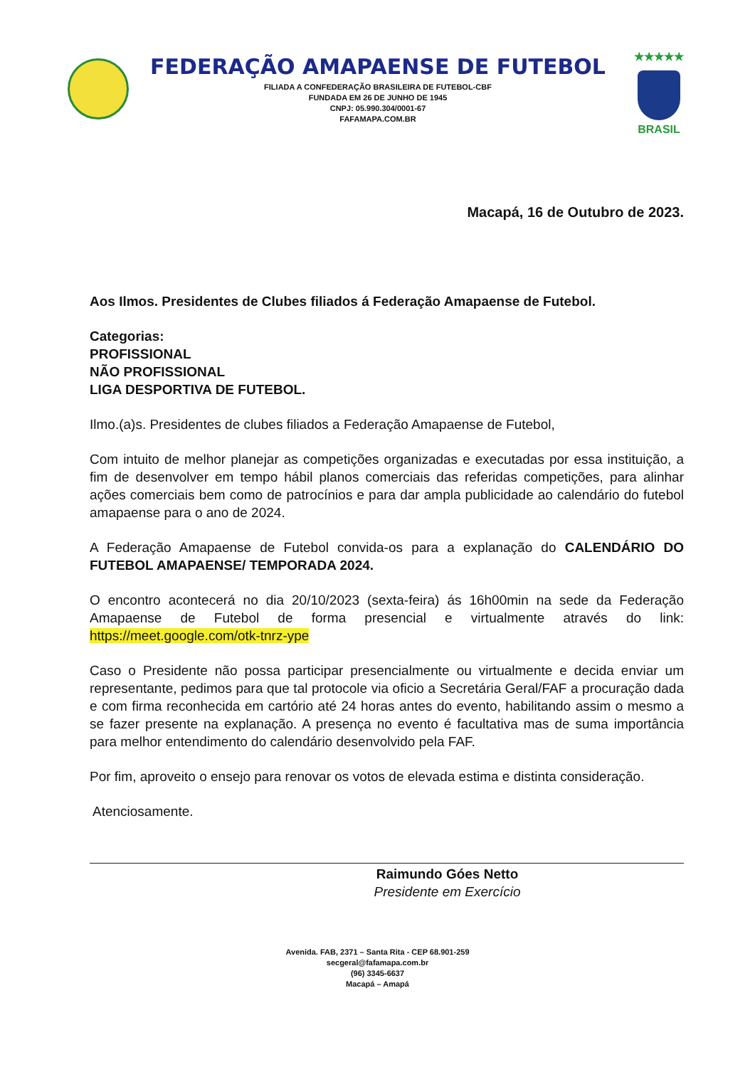FEDERAÇÃO AMAPAENSE DE FUTEBOL
FILIADA A CONFEDERAÇÃO BRASILEIRA DE FUTEBOL-CBF
FUNDADA EM 26 DE JUNHO DE 1945
CNPJ: 05.990.304/0001-67
FAFAMAPA.COM.BR
★★★★★
BRASIL
Macapá, 16 de Outubro de 2023.
Aos Ilmos. Presidentes de Clubes filiados á Federação Amapaense de Futebol.
Categorias:
PROFISSIONAL
NÃO PROFISSIONAL
LIGA DESPORTIVA DE FUTEBOL.
Ilmo.(a)s. Presidentes de clubes filiados a Federação Amapaense de Futebol,
Com intuito de melhor planejar as competições organizadas e executadas por essa instituição, a fim de desenvolver em tempo hábil planos comerciais das referidas competições, para alinhar ações comerciais bem como de patrocínios e para dar ampla publicidade ao calendário do futebol amapaense para o ano de 2024.
A Federação Amapaense de Futebol convida-os para a explanação do CALENDÁRIO DO FUTEBOL AMAPAENSE/ TEMPORADA 2024.
O encontro acontecerá no dia 20/10/2023 (sexta-feira) ás 16h00min na sede da Federação Amapaense de Futebol de forma presencial e virtualmente através do link: https://meet.google.com/otk-tnrz-ype
Caso o Presidente não possa participar presencialmente ou virtualmente e decida enviar um representante, pedimos para que tal protocole via oficio a Secretária Geral/FAF a procuração dada e com firma reconhecida em cartório até 24 horas antes do evento, habilitando assim o mesmo a se fazer presente na explanação. A presença no evento é facultativa mas de suma importância para melhor entendimento do calendário desenvolvido pela FAF.
Por fim, aproveito o ensejo para renovar os votos de elevada estima e distinta consideração.
Atenciosamente.
Raimundo Góes Netto
Presidente em Exercício
Avenida. FAB, 2371 – Santa Rita - CEP 68.901-259
secgeral@fafamapa.com.br
(96) 3345-6637
Macapá – Amapá